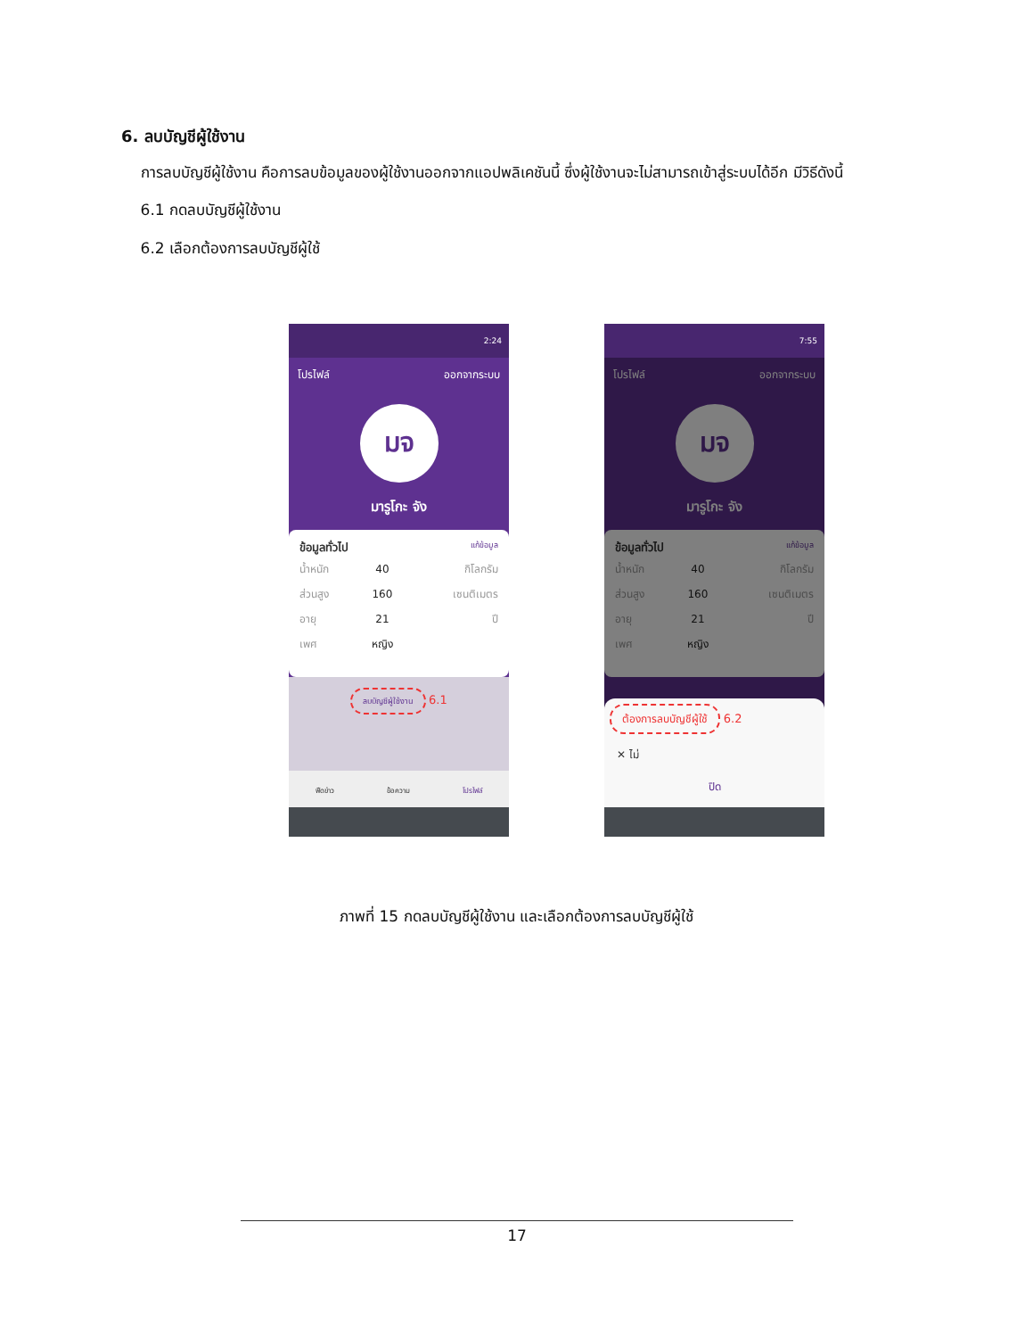6. ลบบัญชีผู้ใช้งาน
การลบบัญชีผู้ใช้งาน คือการลบข้อมูลของผู้ใช้งานออกจากแอปพลิเคชันนี้ ซึ่งผู้ใช้งานจะไม่สามารถเข้าสู่ระบบได้อีก มีวิธีดังนี้
6.1 กดลบบัญชีผู้ใช้งาน
6.2 เลือกต้องการลบบัญชีผู้ใช้
2:24
โปรไฟล์ ออกจากระบบ
มจ
มารูโกะ จัง
ข้อมูลทั่วไป แก้ข้อมูล
| น้ำหนัก | 40 | กิโลกรัม |
| ส่วนสูง | 160 | เซนติเมตร |
| อายุ | 21 | ปี |
| เพศ | หญิง | |
ลบบัญชีผู้ใช้งาน 6.1
ฟีดข่าว ข้อความ โปรไฟล์
7:55
โปรไฟล์ ออกจากระบบ
มจ
มารูโกะ จัง
ข้อมูลทั่วไป แก้ข้อมูล
| น้ำหนัก | 40 | กิโลกรัม |
| ส่วนสูง | 160 | เซนติเมตร |
| อายุ | 21 | ปี |
| เพศ | หญิง | |
ต้องการลบบัญชีผู้ใช้ 6.2
✕ ไม่
ปิด
ภาพที่ 15 กดลบบัญชีผู้ใช้งาน และเลือกต้องการลบบัญชีผู้ใช้
17